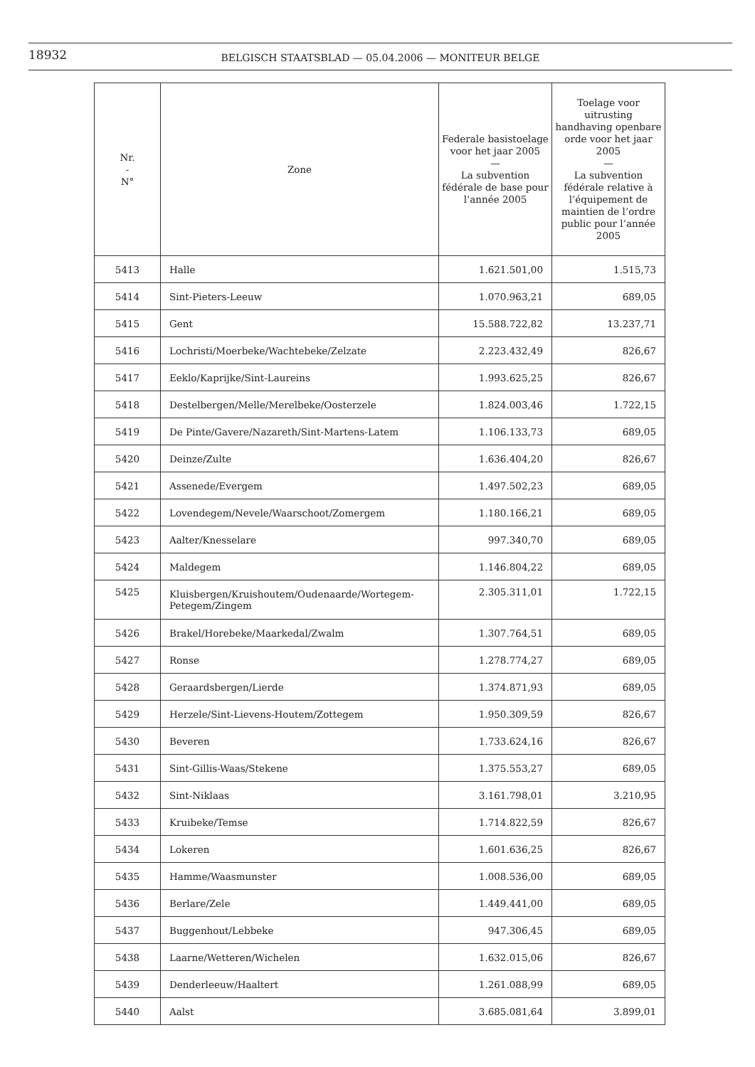18932
BELGISCH STAATSBLAD — 05.04.2006 — MONITEUR BELGE
| Nr. - N° | Zone | Federale basistoelage voor het jaar 2005 — La subvention fédérale de base pour l’année 2005 | Toelage voor uitrusting handhaving openbare orde voor het jaar 2005 — La subvention fédérale relative à l’équipement de maintien de l’ordre public pour l’année 2005 |
| --- | --- | --- | --- |
| 5413 | Halle | 1.621.501,00 | 1.515,73 |
| 5414 | Sint-Pieters-Leeuw | 1.070.963,21 | 689,05 |
| 5415 | Gent | 15.588.722,82 | 13.237,71 |
| 5416 | Lochristi/Moerbeke/Wachtebeke/Zelzate | 2.223.432,49 | 826,67 |
| 5417 | Eeklo/Kaprijke/Sint-Laureins | 1.993.625,25 | 826,67 |
| 5418 | Destelbergen/Melle/Merelbeke/Oosterzele | 1.824.003,46 | 1.722,15 |
| 5419 | De Pinte/Gavere/Nazareth/Sint-Martens-Latem | 1.106.133,73 | 689,05 |
| 5420 | Deinze/Zulte | 1.636.404,20 | 826,67 |
| 5421 | Assenede/Evergem | 1.497.502,23 | 689,05 |
| 5422 | Lovendegem/Nevele/Waarschoot/Zomergem | 1.180.166,21 | 689,05 |
| 5423 | Aalter/Knesselare | 997.340,70 | 689,05 |
| 5424 | Maldegem | 1.146.804,22 | 689,05 |
| 5425 | Kluisbergen/Kruishoutem/Oudenaarde/Wortegem-Petegem/Zingem | 2.305.311,01 | 1.722,15 |
| 5426 | Brakel/Horebeke/Maarkedal/Zwalm | 1.307.764,51 | 689,05 |
| 5427 | Ronse | 1.278.774,27 | 689,05 |
| 5428 | Geraardsbergen/Lierde | 1.374.871,93 | 689,05 |
| 5429 | Herzele/Sint-Lievens-Houtem/Zottegem | 1.950.309,59 | 826,67 |
| 5430 | Beveren | 1.733.624,16 | 826,67 |
| 5431 | Sint-Gillis-Waas/Stekene | 1.375.553,27 | 689,05 |
| 5432 | Sint-Niklaas | 3.161.798,01 | 3.210,95 |
| 5433 | Kruibeke/Temse | 1.714.822,59 | 826,67 |
| 5434 | Lokeren | 1.601.636,25 | 826,67 |
| 5435 | Hamme/Waasmunster | 1.008.536,00 | 689,05 |
| 5436 | Berlare/Zele | 1.449.441,00 | 689,05 |
| 5437 | Buggenhout/Lebbeke | 947.306,45 | 689,05 |
| 5438 | Laarne/Wetteren/Wichelen | 1.632.015,06 | 826,67 |
| 5439 | Denderleeuw/Haaltert | 1.261.088,99 | 689,05 |
| 5440 | Aalst | 3.685.081,64 | 3.899,01 |